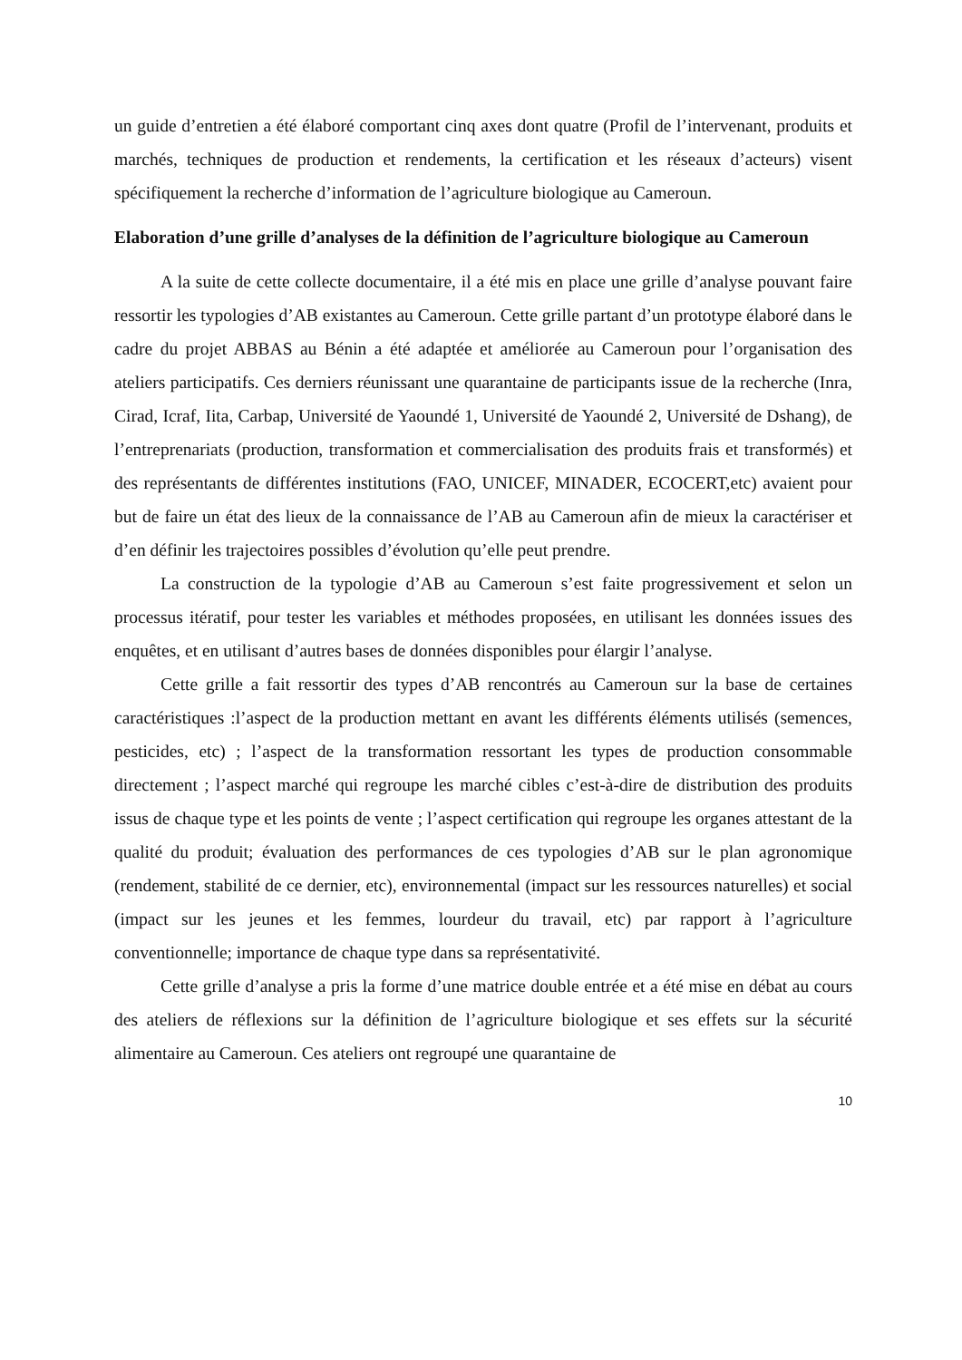un guide d’entretien a été élaboré comportant cinq axes dont quatre (Profil de l’intervenant, produits et marchés, techniques de production et rendements, la certification et les réseaux d’acteurs) visent spécifiquement la recherche d’information de l’agriculture biologique au Cameroun.
Elaboration d’une grille d’analyses de la définition de l’agriculture biologique au Cameroun
A la suite de cette collecte documentaire, il a été mis en place une grille d’analyse pouvant faire ressortir les typologies d’AB existantes au Cameroun. Cette grille partant d’un prototype élaboré dans le cadre du projet ABBAS au Bénin a été adaptée et améliorée au Cameroun pour l’organisation des ateliers participatifs. Ces derniers réunissant une quarantaine de participants issue de la recherche (Inra, Cirad, Icraf, Iita, Carbap, Université de Yaoundé 1, Université de Yaoundé 2, Université de Dshang), de l’entreprenariats (production, transformation et commercialisation des produits frais et transformés) et des représentants de différentes institutions (FAO, UNICEF, MINADER, ECOCERT,etc) avaient pour but de faire un état des lieux de la connaissance de l’AB au Cameroun afin de mieux la caractériser et d’en définir les trajectoires possibles d’évolution qu’elle peut prendre.
La construction de la typologie d’AB au Cameroun s’est faite progressivement et selon un processus itératif, pour tester les variables et méthodes proposées, en utilisant les données issues des enquêtes, et en utilisant d’autres bases de données disponibles pour élargir l’analyse.
Cette grille a fait ressortir des types d’AB rencontrés au Cameroun sur la base de certaines caractéristiques :l’aspect de la production mettant en avant les différents éléments utilisés (semences, pesticides, etc) ; l’aspect de la transformation ressortant les types de production consommable directement ; l’aspect marché qui regroupe les marché cibles c’est-à-dire de distribution des produits issus de chaque type et les points de vente ; l’aspect certification qui regroupe les organes attestant de la qualité du produit; évaluation des performances de ces typologies d’AB sur le plan agronomique (rendement, stabilité de ce dernier, etc), environnemental (impact sur les ressources naturelles) et social (impact sur les jeunes et les femmes, lourdeur du travail, etc) par rapport à l’agriculture conventionnelle; importance de chaque type dans sa représentativité.
Cette grille d’analyse a pris la forme d’une matrice double entrée et a été mise en débat au cours des ateliers de réflexions sur la définition de l’agriculture biologique et ses effets sur la sécurité alimentaire au Cameroun. Ces ateliers ont regroupé une quarantaine de
10